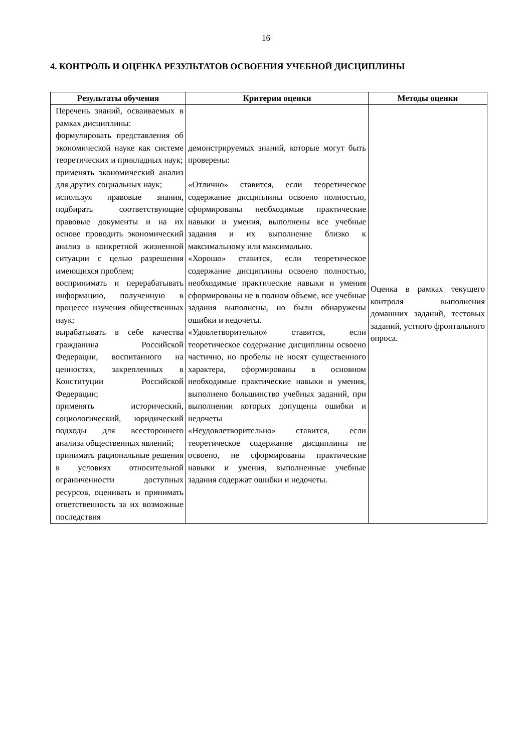16
4. КОНТРОЛЬ И ОЦЕНКА РЕЗУЛЬТАТОВ ОСВОЕНИЯ УЧЕБНОЙ ДИСЦИПЛИНЫ
| Результаты обучения | Критерии оценки | Методы оценки |
| --- | --- | --- |
| Перечень знаний, освaиваемых в рамках дисциплины: формулировать представления об экономической науке как системе теоретических и прикладных наук; применять экономический анализ для других социальных наук; используя правовые знания, подбирать соответствующие правовые документы и на их основе проводить экономический анализ в конкретной жизненной ситуации с целью разрешения имеющихся проблем; воспринимать и перерабатывать информацию, полученную в процессе изучения общественных наук; вырабатывать в себе качества гражданина Российской Федерации, воспитанного на ценностях, закрепленных в Конституции Российской Федерации; применять исторический, социологический, юридический подходы для всестороннего анализа общественных явлений; принимать рациональные решения в условиях относительной ограниченности доступных ресурсов, оценивать и принимать ответственность за их возможные последствия | демонстрируемых знаний, которые могут быть проверены: «Отлично» ставится, если теоретическое содержание дисциплины освоено полностью, сформированы необходимые практические навыки и умения, выполнены все учебные задания и их выполнение близко к максимальному или максимально. «Хорошо» ставится, если теоретическое содержание дисциплины освоено полностью, необходимые практические навыки и умения сформированы не в полном объеме, все учебные задания выполнены, но были обнаружены ошибки и недочеты. «Удовлетворительно» ставится, если теоретическое содержание дисциплины освоено частично, но пробелы не носят существенного характера, сформированы в основном необходимые практические навыки и умения, выполнено большинство учебных заданий, при выполнении которых допущены ошибки и недочеты «Неудовлетворительно» ставится, если теоретическое содержание дисциплины не освоено, не сформированы практические навыки и умения, выполненные учебные задания содержат ошибки и недочеты. | Оценка в рамках текущего контроля выполнения домашних заданий, тестовых заданий, устного фронтального опроса. |